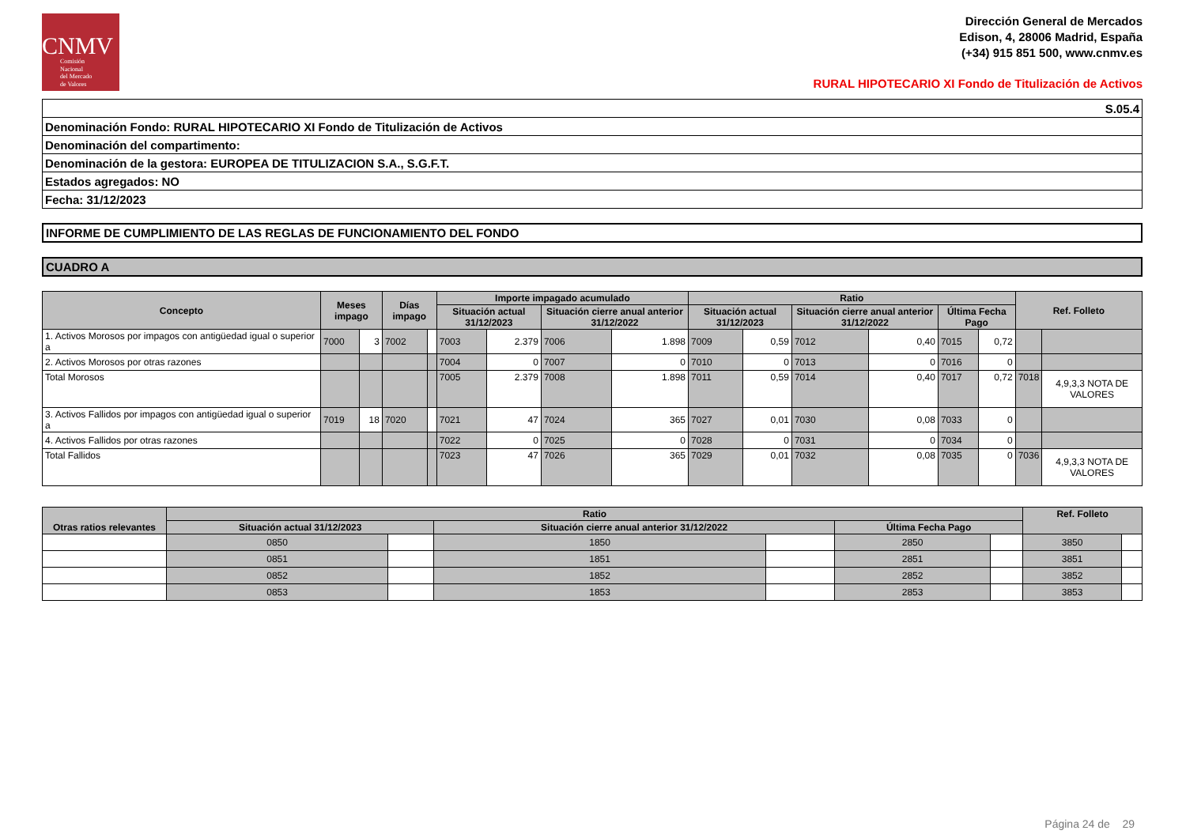CNMV
Comisión
Nacional
del Mercado
de Valores
Dirección General de Mercados
Edison, 4, 28006 Madrid, España
(+34) 915 851 500, www.cnmv.es
RURAL HIPOTECARIO XI Fondo de Titulización de Activos
| S.05.4 |
| Denominación Fondo: RURAL HIPOTECARIO XI Fondo de Titulización de Activos |
| Denominación del compartimento: |
| Denominación de la gestora: EUROPEA DE TITULIZACION S.A., S.G.F.T. |
| Estados agregados: NO |
| Fecha: 31/12/2023 |
INFORME DE CUMPLIMIENTO DE LAS REGLAS DE FUNCIONAMIENTO DEL FONDO
CUADRO A
| Concepto | Meses impago | | Días impago | | Importe impagado acumulado | | | | Ratio | | | | | | Ref. Folleto | |
| --- | --- | --- | --- | --- | --- | --- | --- | --- | --- | --- | --- | --- | --- | --- | --- | --- |
| | | | | | Situación actual 31/12/2023 | | Situación cierre anual anterior 31/12/2022 | | Situación actual 31/12/2023 | | Situación cierre anual anterior 31/12/2022 | | Última Fecha Pago | | | |
| 1. Activos Morosos por impagos con antigüedad igual o superior a | 7000 | 3 | 7002 | | 7003 | 2.379 | 7006 | 1.898 | 7009 | 0,59 | 7012 | 0,40 | 7015 | 0,72 | | |
| 2. Activos Morosos por otras razones | | | | | 7004 | 0 | 7007 | 0 | 7010 | 0 | 7013 | 0 | 7016 | 0 | | |
| Total Morosos | | | | | 7005 | 2.379 | 7008 | 1.898 | 7011 | 0,59 | 7014 | 0,40 | 7017 | 0,72 | 7018 | 4,9,3,3 NOTA DE VALORES |
| 3. Activos Fallidos por impagos con antigüedad igual o superior a | 7019 | 18 | 7020 | | 7021 | 47 | 7024 | 365 | 7027 | 0,01 | 7030 | 0,08 | 7033 | 0 | | |
| 4. Activos Fallidos por otras razones | | | | | 7022 | 0 | 7025 | 0 | 7028 | 0 | 7031 | 0 | 7034 | 0 | | |
| Total Fallidos | | | | | 7023 | 47 | 7026 | 365 | 7029 | 0,01 | 7032 | 0,08 | 7035 | 0 | 7036 | 4,9,3,3 NOTA DE VALORES |
| Otras ratios relevantes | Ratio | | | | | | Ref. Folleto | |
| --- | --- | --- | --- | --- | --- | --- | --- | --- |
| | Situación actual 31/12/2023 | | Situación cierre anual anterior 31/12/2022 | | Última Fecha Pago | | | |
| | 0850 | | 1850 | | 2850 | | 3850 | |
| | 0851 | | 1851 | | 2851 | | 3851 | |
| | 0852 | | 1852 | | 2852 | | 3852 | |
| | 0853 | | 1853 | | 2853 | | 3853 | |
Página 24 de 29